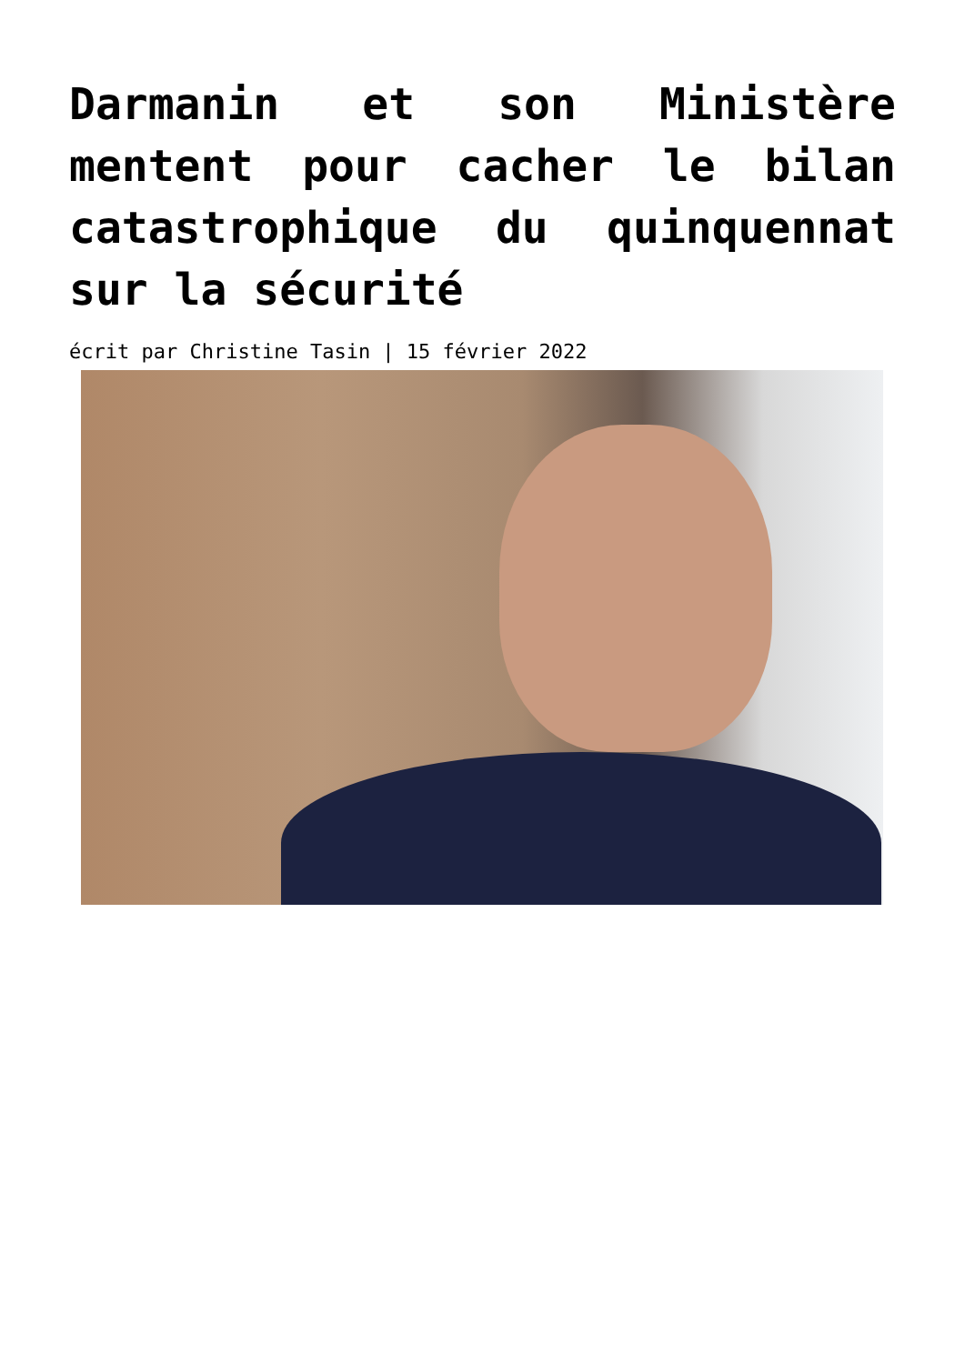Darmanin et son Ministère mentent pour cacher le bilan catastrophique du quinquennat sur la sécurité
écrit par Christine Tasin | 15 février 2022